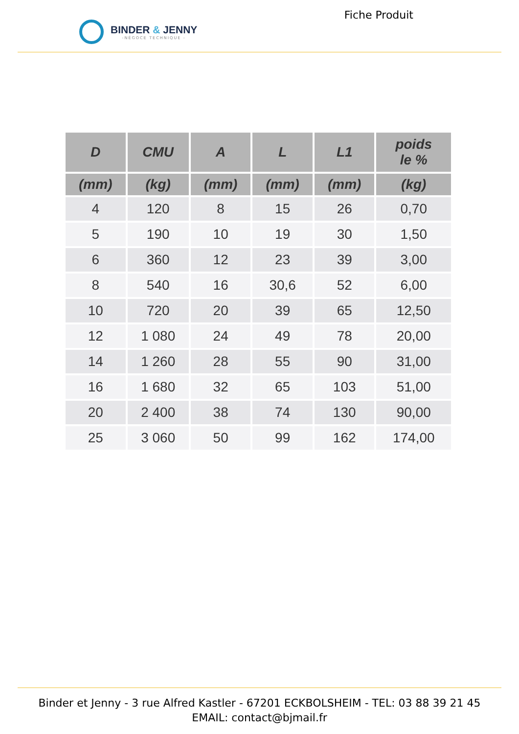BINDER & JENNY
-NÉGOCE TECHNIQUE -
Fiche Produit
| D | CMU | A | L | L1 | poids le % |
| --- | --- | --- | --- | --- | --- |
| (mm) | (kg) | (mm) | (mm) | (mm) | (kg) |
| 4 | 120 | 8 | 15 | 26 | 0,70 |
| 5 | 190 | 10 | 19 | 30 | 1,50 |
| 6 | 360 | 12 | 23 | 39 | 3,00 |
| 8 | 540 | 16 | 30,6 | 52 | 6,00 |
| 10 | 720 | 20 | 39 | 65 | 12,50 |
| 12 | 1 080 | 24 | 49 | 78 | 20,00 |
| 14 | 1 260 | 28 | 55 | 90 | 31,00 |
| 16 | 1 680 | 32 | 65 | 103 | 51,00 |
| 20 | 2 400 | 38 | 74 | 130 | 90,00 |
| 25 | 3 060 | 50 | 99 | 162 | 174,00 |
Binder et Jenny - 3 rue Alfred Kastler - 67201 ECKBOLSHEIM - TEL: 03 88 39 21 45
EMAIL: contact@bjmail.fr